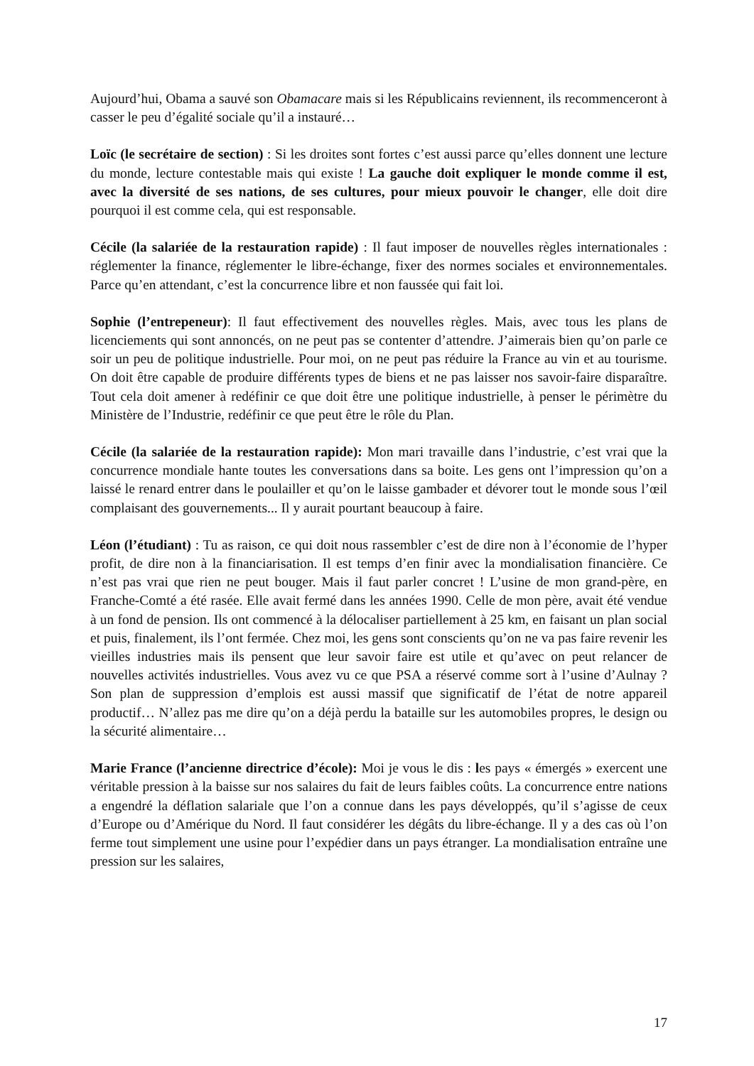Aujourd’hui, Obama a sauvé son Obamacare mais si les Républicains reviennent, ils recommenceront à casser le peu d’égalité sociale qu’il a instauré…
Loïc (le secrétaire de section) : Si les droites sont fortes c’est aussi parce qu’elles donnent une lecture du monde, lecture contestable mais qui existe ! La gauche doit expliquer le monde comme il est, avec la diversité de ses nations, de ses cultures, pour mieux pouvoir le changer, elle doit dire pourquoi il est comme cela, qui est responsable.
Cécile (la salariée de la restauration rapide) : Il faut imposer de nouvelles règles internationales : réglementer la finance, réglementer le libre-échange, fixer des normes sociales et environnementales. Parce qu’en attendant, c’est la concurrence libre et non faussée qui fait loi.
Sophie (l’entrepeneur): Il faut effectivement des nouvelles règles. Mais, avec tous les plans de licenciements qui sont annoncés, on ne peut pas se contenter d’attendre. J’aimerais bien qu’on parle ce soir un peu de politique industrielle. Pour moi, on ne peut pas réduire la France au vin et au tourisme. On doit être capable de produire différents types de biens et ne pas laisser nos savoir-faire disparaître. Tout cela doit amener à redéfinir ce que doit être une politique industrielle, à penser le périmètre du Ministère de l’Industrie, redéfinir ce que peut être le rôle du Plan.
Cécile (la salariée de la restauration rapide): Mon mari travaille dans l’industrie, c’est vrai que la concurrence mondiale hante toutes les conversations dans sa boite. Les gens ont l’impression qu’on a laissé le renard entrer dans le poulailler et qu’on le laisse gambader et dévorer tout le monde sous l’œil complaisant des gouvernements... Il y aurait pourtant beaucoup à faire.
Léon (l’étudiant) : Tu as raison, ce qui doit nous rassembler c’est de dire non à l’économie de l’hyper profit, de dire non à la financiarisation. Il est temps d’en finir avec la mondialisation financière. Ce n’est pas vrai que rien ne peut bouger. Mais il faut parler concret ! L’usine de mon grand-père, en Franche-Comté a été rasée. Elle avait fermé dans les années 1990. Celle de mon père, avait été vendue à un fond de pension. Ils ont commencé à la délocaliser partiellement à 25 km, en faisant un plan social et puis, finalement, ils l’ont fermée. Chez moi, les gens sont conscients qu’on ne va pas faire revenir les vieilles industries mais ils pensent que leur savoir faire est utile et qu’avec on peut relancer de nouvelles activités industrielles. Vous avez vu ce que PSA a réservé comme sort à l’usine d’Aulnay ? Son plan de suppression d’emplois est aussi massif que significatif de l’état de notre appareil productif… N’allez pas me dire qu’on a déjà perdu la bataille sur les automobiles propres, le design ou la sécurité alimentaire…
Marie France (l’ancienne directrice d’école): Moi je vous le dis : les pays « émergés » exercent une véritable pression à la baisse sur nos salaires du fait de leurs faibles coûts. La concurrence entre nations a engendré la déflation salariale que l’on a connue dans les pays développés, qu’il s’agisse de ceux d’Europe ou d’Amérique du Nord. Il faut considérer les dégâts du libre-échange. Il y a des cas où l’on ferme tout simplement une usine pour l’expédier dans un pays étranger. La mondialisation entraîne une pression sur les salaires,
17